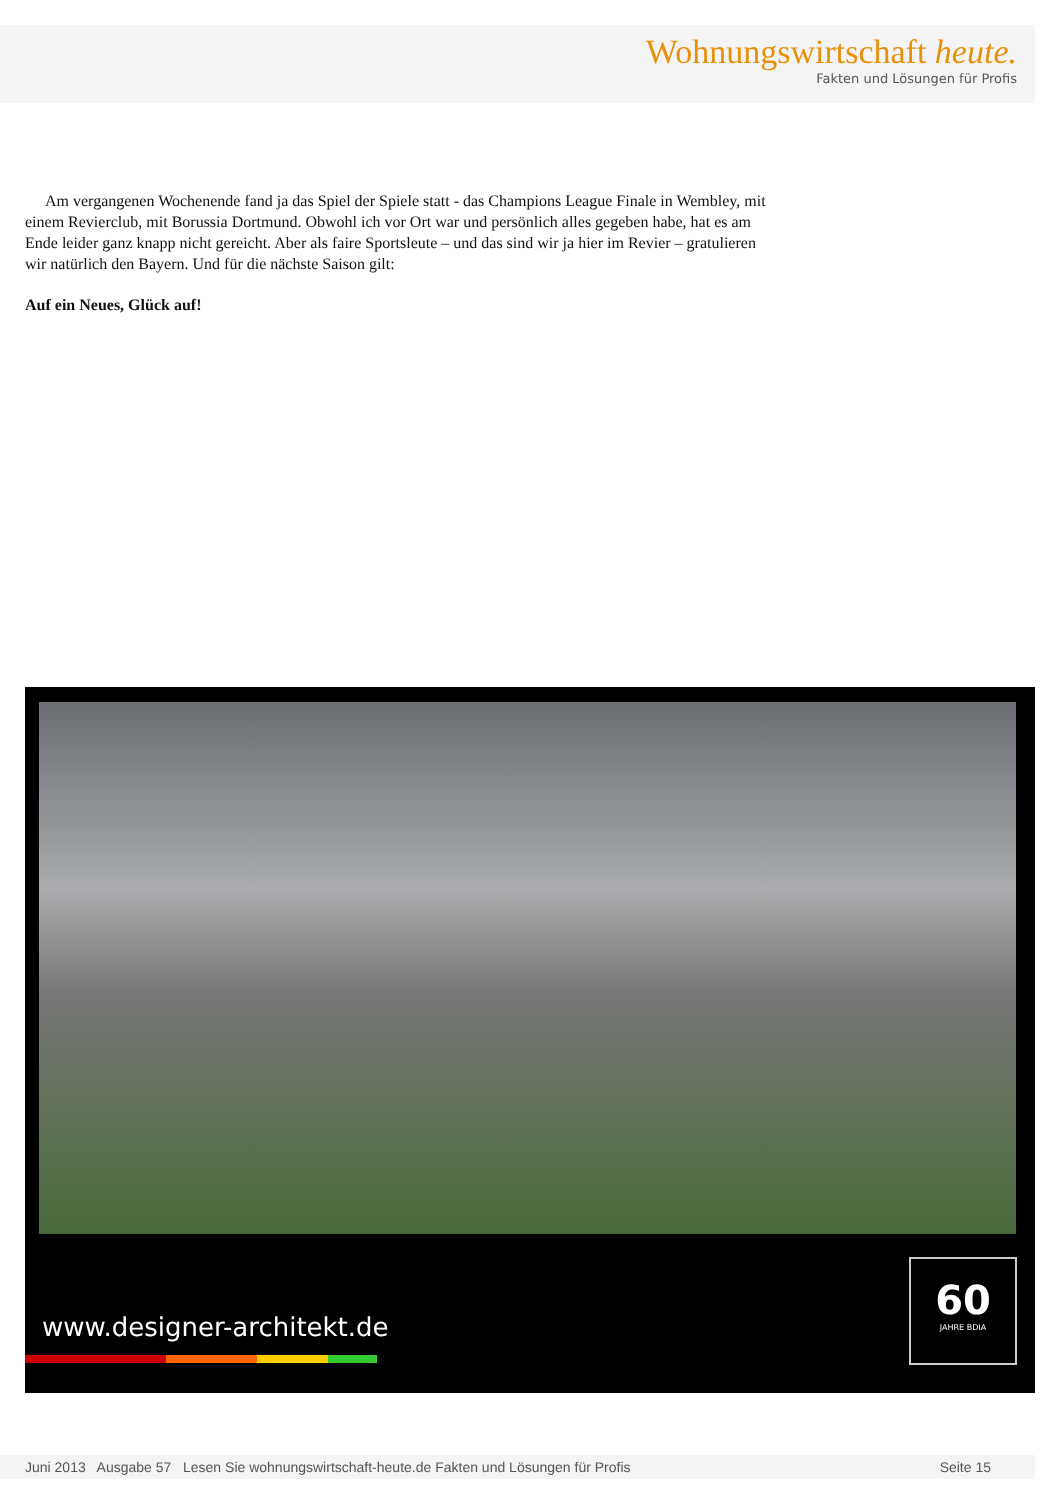Wohnungswirtschaft heute.
Fakten und Lösungen für Profis
Am vergangenen Wochenende fand ja das Spiel der Spiele statt - das Champions League Finale in Wembley, mit einem Revierclub, mit Borussia Dortmund. Obwohl ich vor Ort war und persönlich alles gegeben habe, hat es am Ende leider ganz knapp nicht gereicht. Aber als faire Sportsleute – und das sind wir ja hier im Revier – gratulieren wir natürlich den Bayern. Und für die nächste Saison gilt:
Auf ein Neues, Glück auf!
www.designer-architekt.de
60
JAHRE BDIA
Juni 2013 Ausgabe 57 Lesen Sie wohnungswirtschaft-heute.de Fakten und Lösungen für Profis Seite 15